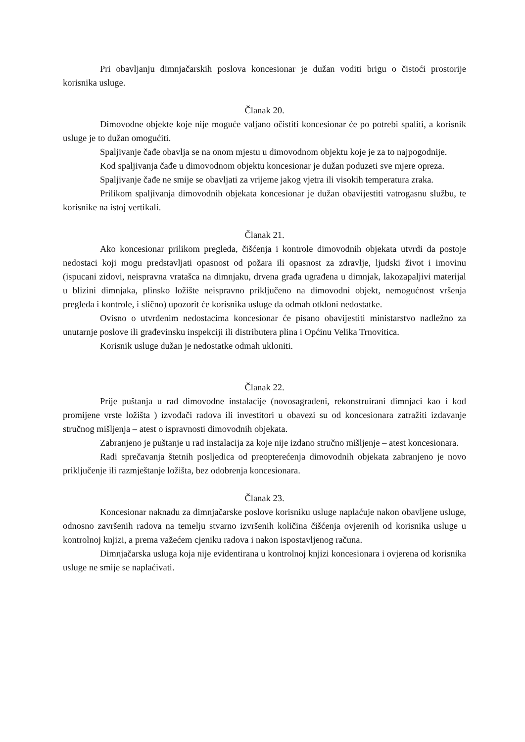Pri obavljanju dimnjačarskih poslova koncesionar je dužan voditi brigu o čistoći prostorije korisnika usluge.
Članak 20.
Dimovodne objekte koje nije moguće valjano očistiti koncesionar će po potrebi spaliti, a korisnik usluge je to dužan omogućiti.
Spaljivanje čađe obavlja se na onom mjestu u dimovodnom objektu koje je za to najpogodnije.
Kod spaljivanja čađe u dimovodnom objektu koncesionar je dužan poduzeti sve mjere opreza.
Spaljivanje čađe ne smije se obavljati za vrijeme jakog vjetra ili visokih temperatura zraka.
Prilikom spaljivanja dimovodnih objekata koncesionar je dužan obavijestiti vatrogasnu službu, te korisnike na istoj vertikali.
Članak 21.
Ako koncesionar prilikom pregleda, čišćenja i kontrole dimovodnih objekata utvrdi da postoje nedostaci koji mogu predstavljati opasnost od požara ili opasnost za zdravlje, ljudski život i imovinu (ispucani zidovi, neispravna vratašca na dimnjaku, drvena građa ugrađena u dimnjak, lakozapaljivi materijal u blizini dimnjaka, plinsko ložište neispravno priključeno na dimovodni objekt, nemogućnost vršenja pregleda i kontrole, i slično) upozorit će korisnika usluge da odmah otkloni nedostatke.
Ovisno o utvrđenim nedostacima koncesionar će pisano obavijestiti ministarstvo nadležno za unutarnje poslove ili građevinsku inspekciji ili distributera plina i Općinu Velika Trnovitica.
Korisnik usluge dužan je nedostatke odmah ukloniti.
Članak 22.
Prije puštanja u rad dimovodne instalacije (novosagrađeni, rekonstruirani dimnjaci kao i kod promijene vrste ložišta ) izvođači radova ili investitori u obavezi su od koncesionara zatražiti izdavanje stručnog mišljenja – atest o ispravnosti dimovodnih objekata.
Zabranjeno je puštanje u rad instalacija za koje nije izdano stručno mišljenje – atest koncesionara.
Radi sprečavanja štetnih posljedica od preopterećenja dimovodnih objekata zabranjeno je novo priključenje ili razmještanje ložišta, bez odobrenja koncesionara.
Članak 23.
Koncesionar naknadu za dimnjačarske poslove korisniku usluge naplaćuje nakon obavljene usluge, odnosno završenih radova na temelju stvarno izvršenih količina čišćenja ovjerenih od korisnika usluge u kontrolnoj knjizi, a prema važećem cjeniku radova i nakon ispostavljenog računa.
Dimnjačarska usluga koja nije evidentirana u kontrolnoj knjizi koncesionara i ovjerena od korisnika usluge ne smije se naplaćivati.